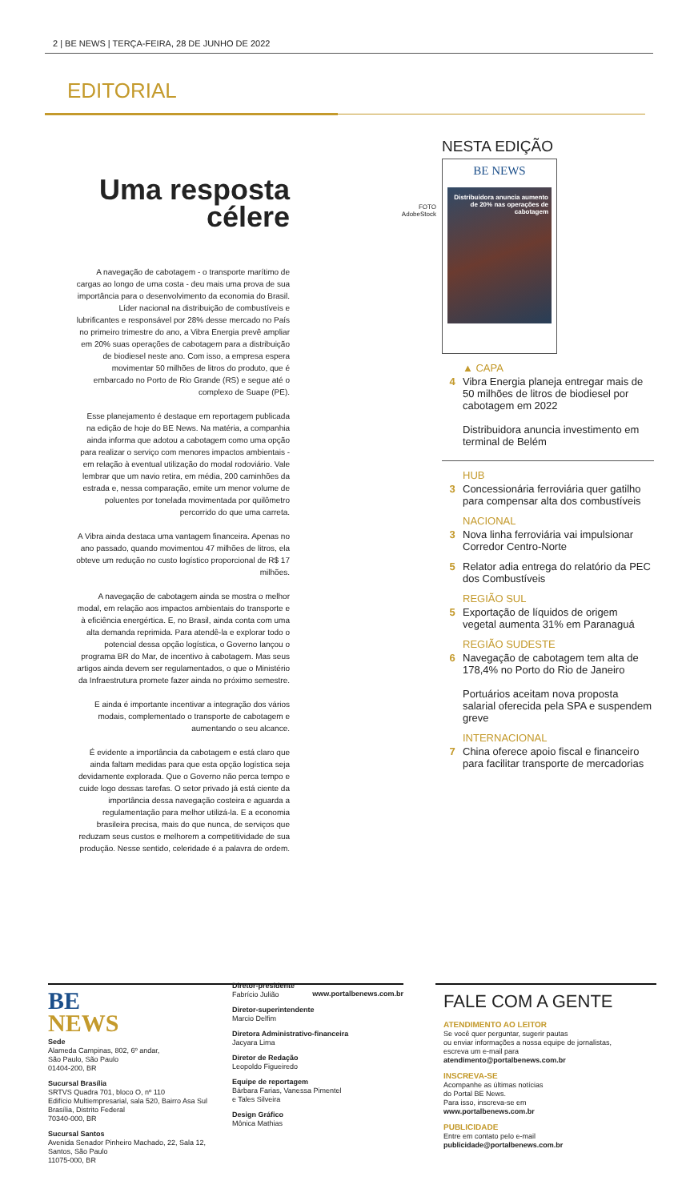2 | BE NEWS | TERÇA-FEIRA, 28 DE JUNHO DE 2022
EDITORIAL
Uma resposta célere
A navegação de cabotagem - o transporte marítimo de cargas ao longo de uma costa - deu mais uma prova de sua importância para o desenvolvimento da economia do Brasil. Líder nacional na distribuição de combustíveis e lubrificantes e responsável por 28% desse mercado no País no primeiro trimestre do ano, a Vibra Energia prevê ampliar em 20% suas operações de cabotagem para a distribuição de biodiesel neste ano. Com isso, a empresa espera movimentar 50 milhões de litros do produto, que é embarcado no Porto de Rio Grande (RS) e segue até o complexo de Suape (PE).
Esse planejamento é destaque em reportagem publicada na edição de hoje do BE News. Na matéria, a companhia ainda informa que adotou a cabotagem como uma opção para realizar o serviço com menores impactos ambientais - em relação à eventual utilização do modal rodoviário. Vale lembrar que um navio retira, em média, 200 caminhões da estrada e, nessa comparação, emite um menor volume de poluentes por tonelada movimentada por quilômetro percorrido do que uma carreta.
A Vibra ainda destaca uma vantagem financeira. Apenas no ano passado, quando movimentou 47 milhões de litros, ela obteve um redução no custo logístico proporcional de R$ 17 milhões.
A navegação de cabotagem ainda se mostra o melhor modal, em relação aos impactos ambientais do transporte e à eficiência energértica. E, no Brasil, ainda conta com uma alta demanda reprimida. Para atendê-la e explorar todo o potencial dessa opção logística, o Governo lançou o programa BR do Mar, de incentivo à cabotagem. Mas seus artigos ainda devem ser regulamentados, o que o Ministério da Infraestrutura promete fazer ainda no próximo semestre.
E ainda é importante incentivar a integração dos vários modais, complementado o transporte de cabotagem e aumentando o seu alcance.
É evidente a importância da cabotagem e está claro que ainda faltam medidas para que esta opção logística seja devidamente explorada. Que o Governo não perca tempo e cuide logo dessas tarefas. O setor privado já está ciente da importância dessa navegação costeira e aguarda a regulamentação para melhor utilizá-la. E a economia brasileira precisa, mais do que nunca, de serviços que reduzam seus custos e melhorem a competitividade de sua produção. Nesse sentido, celeridade é a palavra de ordem.
FOTO AdobeStock
NESTA EDIÇÃO
BE NEWS
Distribuidora anuncia aumento de 20% nas operações de cabotagem
▲ CAPA
4 Vibra Energia planeja entregar mais de 50 milhões de litros de biodiesel por cabotagem em 2022
Distribuidora anuncia investimento em terminal de Belém
HUB
3 Concessionária ferroviária quer gatilho para compensar alta dos combustíveis
NACIONAL
3 Nova linha ferroviária vai impulsionar Corredor Centro-Norte
5 Relator adia entrega do relatório da PEC dos Combustíveis
REGIÃO SUL
5 Exportação de líquidos de origem vegetal aumenta 31% em Paranaguá
REGIÃO SUDESTE
6 Navegação de cabotagem tem alta de 178,4% no Porto do Rio de Janeiro
Portuários aceitam nova proposta salarial oferecida pela SPA e suspendem greve
INTERNACIONAL
7 China oferece apoio fiscal e financeiro para facilitar transporte de mercadorias
BE
NEWS
www.portalbenews.com.br
Sede
Alameda Campinas, 802, 6º andar,
São Paulo, São Paulo
01404-200, BR
Sucursal Brasília
SRTVS Quadra 701, bloco O, nº 110
Edifício Multiempresarial, sala 520, Bairro Asa Sul
Brasília, Distrito Federal
70340-000, BR
Sucursal Santos
Avenida Senador Pinheiro Machado, 22, Sala 12,
Santos, São Paulo
11075-000, BR
Diretor-presidente
Fabrício Julião
Diretor-superintendente
Marcio Delfim
Diretora Administrativo-financeira
Jacyara Lima
Diretor de Redação
Leopoldo Figueiredo
Equipe de reportagem
Bárbara Farias, Vanessa Pimentel
e Tales Silveira
Design Gráfico
Mônica Mathias
FALE COM A GENTE
ATENDIMENTO AO LEITOR
Se você quer perguntar, sugerir pautas
ou enviar informações a nossa equipe de jornalistas,
escreva um e-mail para
atendimento@portalbenews.com.br
INSCREVA-SE
Acompanhe as últimas notícias
do Portal BE News.
Para isso, inscreva-se em
www.portalbenews.com.br
PUBLICIDADE
Entre em contato pelo e-mail
publicidade@portalbenews.com.br